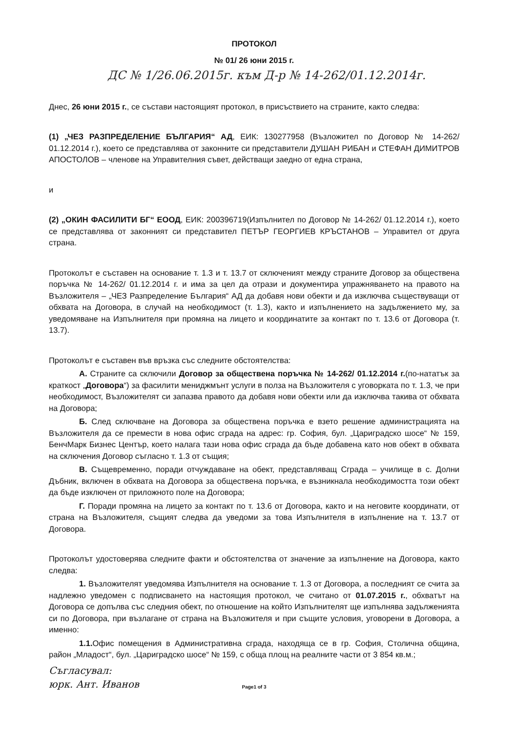ПРОТОКОЛ
№ 01/ 26 юни 2015 г.
ДС № 1/26.06.2015г. към Д-р № 14-262/01.12.2014г.
Днес, 26 юни 2015 г., се състави настоящият протокол, в присъствието на страните, както следва:
(1) „ЧЕЗ РАЗПРЕДЕЛЕНИЕ БЪЛГАРИЯ“ АД, ЕИК: 130277958 (Възложител по Договор № 14-262/ 01.12.2014 г.), което се представлява от законните си представители ДУШАН РИБАН и СТЕФАН ДИМИТРОВ АПОСТОЛОВ – членове на Управителния съвет, действащи заедно от една страна,
и
(2) „ОКИН ФАСИЛИТИ БГ“ ЕООД, ЕИК: 200396719(Изпълнител по Договор № 14-262/ 01.12.2014 г.), което се представлява от законният си представител ПЕТЪР ГЕОРГИЕВ КРЪСТАНОВ – Управител от друга страна.
Протоколът е съставен на основание т. 1.3 и т. 13.7 от сключеният между страните Договор за обществена поръчка № 14-262/ 01.12.2014 г. и има за цел да отрази и документира упражняването на правото на Възложителя – „ЧЕЗ Разпределение България“ АД да добавя нови обекти и да изключва съществуващи от обхвата на Договора, в случай на необходимост (т. 1.3), както и изпълнението на задължението му, за уведомяване на Изпълнителя при промяна на лицето и координатите за контакт по т. 13.6 от Договора (т. 13.7).
Протоколът е съставен във връзка със следните обстоятелства:
А. Страните са сключили Договор за обществена поръчка № 14-262/ 01.12.2014 г.(по-нататък за краткост „Договора“) за фасилити мениджмънт услуги в полза на Възложителя с уговорката по т. 1.3, че при необходимост, Възложителят си запазва правото да добавя нови обекти или да изключва такива от обхвата на Договора;
Б. След сключване на Договора за обществена поръчка е взето решение администрацията на Възложителя да се премести в нова офис сграда на адрес: гр. София, бул. „Цариградско шосе“ № 159, БенчМарк Бизнес Център, което налага тази нова офис сграда да бъде добавена като нов обект в обхвата на сключения Договор съгласно т. 1.3 от същия;
В. Същевременно, поради отчуждаване на обект, представляващ Сграда – училище в с. Долни Дъбник, включен в обхвата на Договора за обществена поръчка, е възникнала необходимостта този обект да бъде изключен от приложното поле на Договора;
Г. Поради промяна на лицето за контакт по т. 13.6 от Договора, както и на неговите координати, от страна на Възложителя, същият следва да уведоми за това Изпълнителя в изпълнение на т. 13.7 от Договора.
Протоколът удостоверява следните факти и обстоятелства от значение за изпълнение на Договора, както следва:
1. Възложителят уведомява Изпълнителя на основание т. 1.3 от Договора, а последният се счита за надлежно уведомен с подписването на настоящия протокол, че считано от 01.07.2015 г., обхватът на Договора се допълва със следния обект, по отношение на който Изпълнителят ще изпълнява задълженията си по Договора, при възлагане от страна на Възложителя и при същите условия, уговорени в Договора, а именно:
1.1. Офис помещения в Административна сграда, находяща се в гр. София, Столична община, район „Младост“, бул. „Цариградско шосе“ № 159, с обща площ на реалните части от 3 854 кв.м.;
Съгласувал:
юрк. Ант. Иванов
Page1 of 3